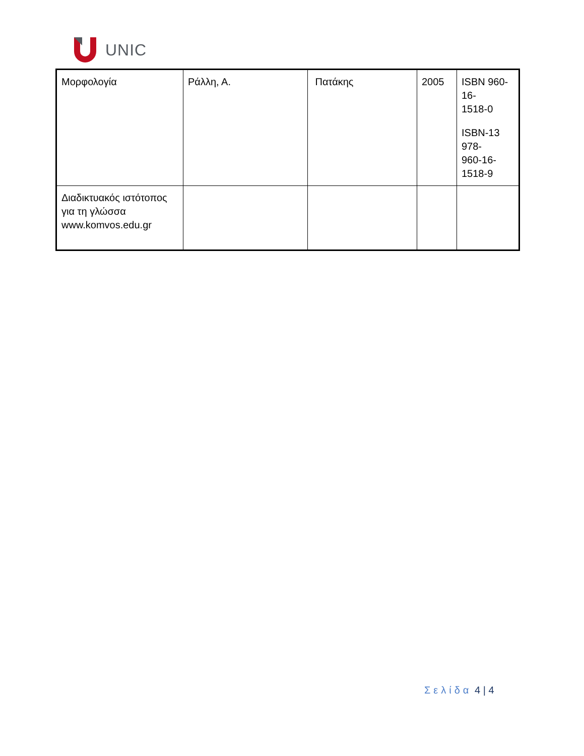UNIC
| Μορφολογία | Ράλλη, Α. | Πατάκης | 2005 | ISBN 960-16- 1518-0 ISBN-13 978- 960-16-1518-9 |
| Διαδικτυακός ιστότοπος για τη γλώσσα www.komvos.edu.gr | | | | |
Σελίδα 4 | 4